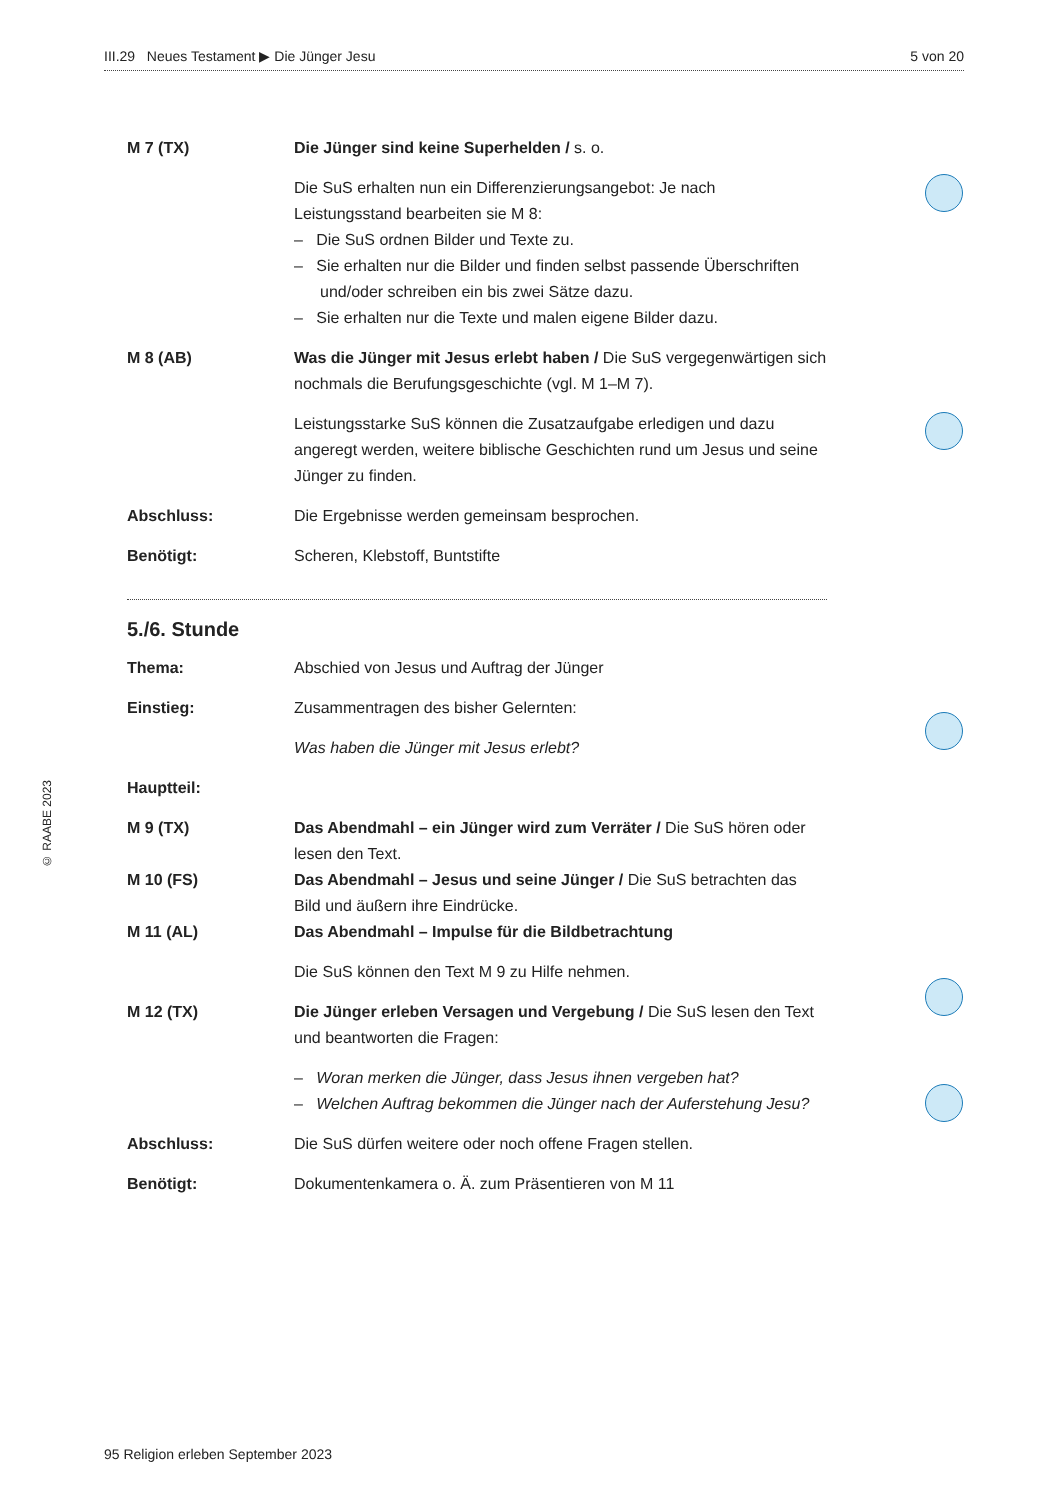III.29 Neues Testament ▶ Die Jünger Jesu 5 von 20
M 7 (TX) Die Jünger sind keine Superhelden / s. o.
Die SuS erhalten nun ein Differenzierungsangebot: Je nach Leistungsstand bearbeiten sie M 8:
– Die SuS ordnen Bilder und Texte zu.
– Sie erhalten nur die Bilder und finden selbst passende Überschriften und/oder schreiben ein bis zwei Sätze dazu.
– Sie erhalten nur die Texte und malen eigene Bilder dazu.
M 8 (AB) Was die Jünger mit Jesus erlebt haben / Die SuS vergegenwärtigen sich nochmals die Berufungsgeschichte (vgl. M 1–M 7).
Leistungsstarke SuS können die Zusatzaufgabe erledigen und dazu angeregt werden, weitere biblische Geschichten rund um Jesus und seine Jünger zu finden.
Abschluss: Die Ergebnisse werden gemeinsam besprochen.
Benötigt: Scheren, Klebstoff, Buntstifte
5./6. Stunde
Thema: Abschied von Jesus und Auftrag der Jünger
Einstieg: Zusammentragen des bisher Gelernten:
Was haben die Jünger mit Jesus erlebt?
Hauptteil:
M 9 (TX) Das Abendmahl – ein Jünger wird zum Verräter / Die SuS hören oder lesen den Text.
M 10 (FS) Das Abendmahl – Jesus und seine Jünger / Die SuS betrachten das Bild und äußern ihre Eindrücke.
M 11 (AL) Das Abendmahl – Impulse für die Bildbetrachtung
Die SuS können den Text M 9 zu Hilfe nehmen.
M 12 (TX) Die Jünger erleben Versagen und Vergebung / Die SuS lesen den Text und beantworten die Fragen:
– Woran merken die Jünger, dass Jesus ihnen vergeben hat?
– Welchen Auftrag bekommen die Jünger nach der Auferstehung Jesu?
Abschluss: Die SuS dürfen weitere oder noch offene Fragen stellen.
Benötigt: Dokumentenkamera o. Ä. zum Präsentieren von M 11
© RAABE 2023
95 Religion erleben September 2023